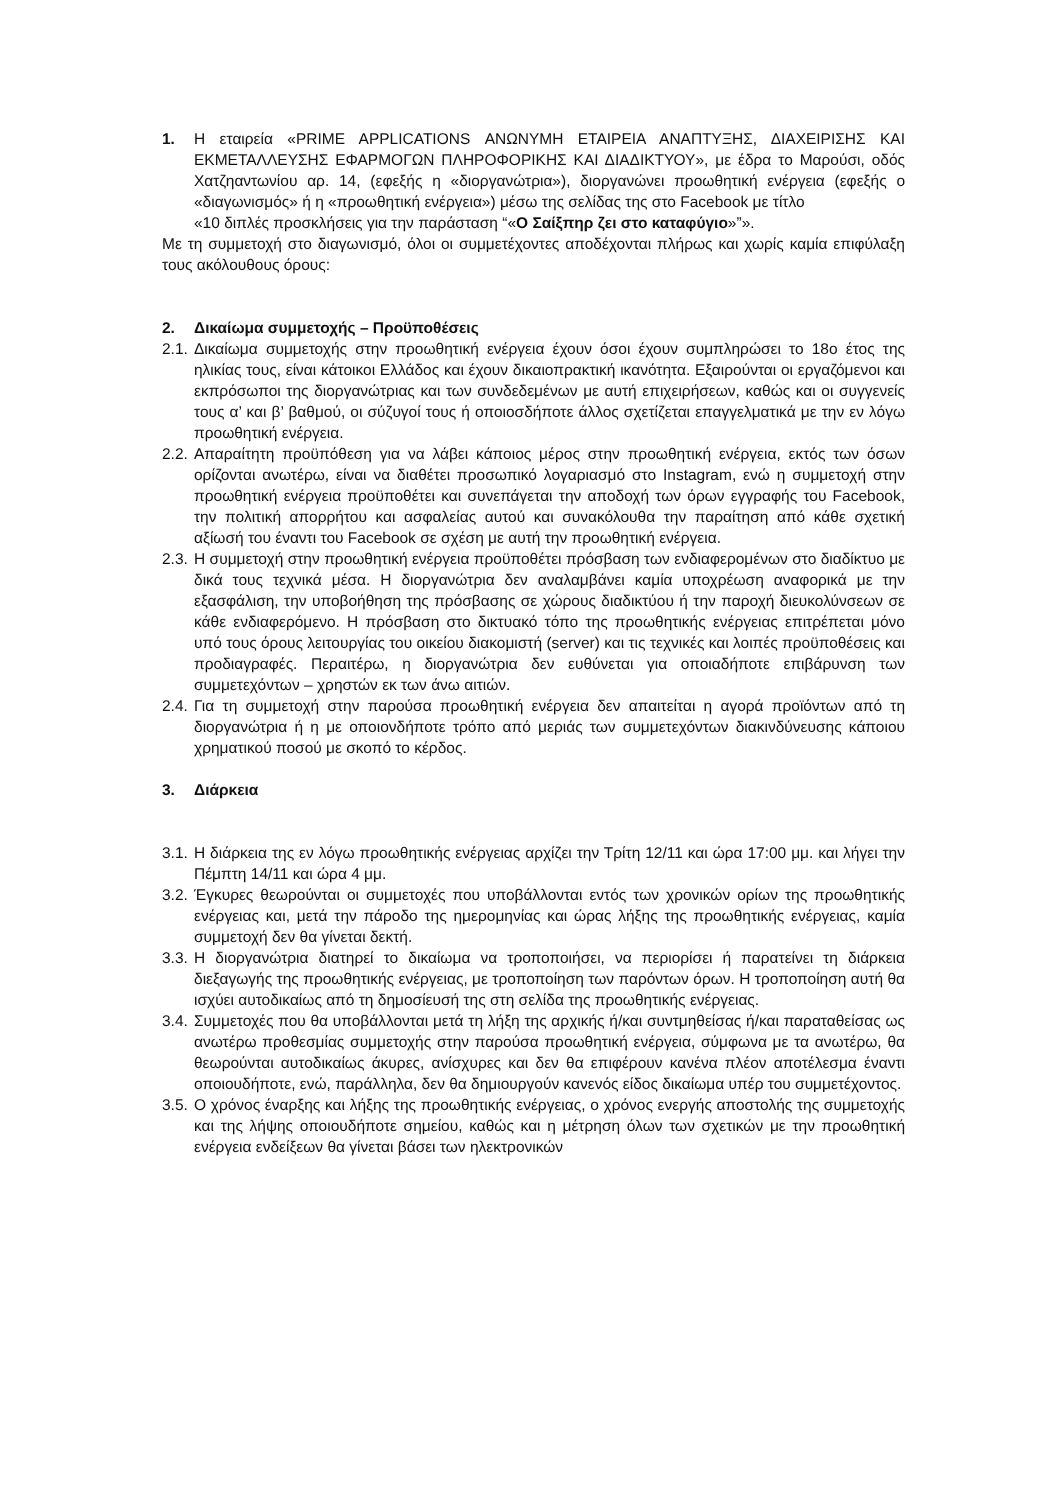1. Η εταιρεία «PRIME APPLICATIONS ΑΝΩΝΥΜΗ ΕΤΑΙΡΕΙΑ ΑΝΑΠΤΥΞΗΣ, ΔΙΑΧΕΙΡΙΣΗΣ ΚΑΙ ΕΚΜΕΤΑΛΛΕΥΣΗΣ ΕΦΑΡΜΟΓΩΝ ΠΛΗΡΟΦΟΡΙΚΗΣ ΚΑΙ ΔΙΑΔΙΚΤΥΟΥ», με έδρα το Μαρούσι, οδός Χατζηαντωνίου αρ. 14, (εφεξής η «διοργανώτρια»), διοργανώνει προωθητική ενέργεια (εφεξής ο «διαγωνισμός» ή η «προωθητική ενέργεια») μέσω της σελίδας της στο Facebook με τίτλο
«10 διπλές προσκλήσεις για την παράσταση “«Ο Σαίξπηρ ζει στο καταφύγιο»”».
Με τη συμμετοχή στο διαγωνισμό, όλοι οι συμμετέχοντες αποδέχονται πλήρως και χωρίς καμία επιφύλαξη τους ακόλουθους όρους:
2. Δικαίωμα συμμετοχής – Προϋποθέσεις
2.1. Δικαίωμα συμμετοχής στην προωθητική ενέργεια έχουν όσοι έχουν συμπληρώσει το 18ο έτος της ηλικίας τους, είναι κάτοικοι Ελλάδος και έχουν δικαιοπρακτική ικανότητα. Εξαιρούνται οι εργαζόμενοι και εκπρόσωποι της διοργανώτριας και των συνδεδεμένων με αυτή επιχειρήσεων, καθώς και οι συγγενείς τους α’ και β’ βαθμού, οι σύζυγοί τους ή οποιοσδήποτε άλλος σχετίζεται επαγγελματικά με την εν λόγω προωθητική ενέργεια.
2.2. Απαραίτητη προϋπόθεση για να λάβει κάποιος μέρος στην προωθητική ενέργεια, εκτός των όσων ορίζονται ανωτέρω, είναι να διαθέτει προσωπικό λογαριασμό στο Instagram, ενώ η συμμετοχή στην προωθητική ενέργεια προϋποθέτει και συνεπάγεται την αποδοχή των όρων εγγραφής του Facebook, την πολιτική απορρήτου και ασφαλείας αυτού και συνακόλουθα την παραίτηση από κάθε σχετική αξίωσή του έναντι του Facebook σε σχέση με αυτή την προωθητική ενέργεια.
2.3. Η συμμετοχή στην προωθητική ενέργεια προϋποθέτει πρόσβαση των ενδιαφερομένων στο διαδίκτυο με δικά τους τεχνικά μέσα. Η διοργανώτρια δεν αναλαμβάνει καμία υποχρέωση αναφορικά με την εξασφάλιση, την υποβοήθηση της πρόσβασης σε χώρους διαδικτύου ή την παροχή διευκολύνσεων σε κάθε ενδιαφερόμενο. Η πρόσβαση στο δικτυακό τόπο της προωθητικής ενέργειας επιτρέπεται μόνο υπό τους όρους λειτουργίας του οικείου διακομιστή (server) και τις τεχνικές και λοιπές προϋποθέσεις και προδιαγραφές. Περαιτέρω, η διοργανώτρια δεν ευθύνεται για οποιαδήποτε επιβάρυνση των συμμετεχόντων – χρηστών εκ των άνω αιτιών.
2.4. Για τη συμμετοχή στην παρούσα προωθητική ενέργεια δεν απαιτείται η αγορά προϊόντων από τη διοργανώτρια ή η με οποιονδήποτε τρόπο από μεριάς των συμμετεχόντων διακινδύνευσης κάποιου χρηματικού ποσού με σκοπό το κέρδος.
3. Διάρκεια
3.1. Η διάρκεια της εν λόγω προωθητικής ενέργειας αρχίζει την Τρίτη 12/11 και ώρα 17:00 μμ. και λήγει την Πέμπτη 14/11 και ώρα 4 μμ.
3.2. Έγκυρες θεωρούνται οι συμμετοχές που υποβάλλονται εντός των χρονικών ορίων της προωθητικής ενέργειας και, μετά την πάροδο της ημερομηνίας και ώρας λήξης της προωθητικής ενέργειας, καμία συμμετοχή δεν θα γίνεται δεκτή.
3.3. Η διοργανώτρια διατηρεί το δικαίωμα να τροποποιήσει, να περιορίσει ή παρατείνει τη διάρκεια διεξαγωγής της προωθητικής ενέργειας, με τροποποίηση των παρόντων όρων. Η τροποποίηση αυτή θα ισχύει αυτοδικαίως από τη δημοσίευσή της στη σελίδα της προωθητικής ενέργειας.
3.4. Συμμετοχές που θα υποβάλλονται μετά τη λήξη της αρχικής ή/και συντμηθείσας ή/και παραταθείσας ως ανωτέρω προθεσμίας συμμετοχής στην παρούσα προωθητική ενέργεια, σύμφωνα με τα ανωτέρω, θα θεωρούνται αυτοδικαίως άκυρες, ανίσχυρες και δεν θα επιφέρουν κανένα πλέον αποτέλεσμα έναντι οποιουδήποτε, ενώ, παράλληλα, δεν θα δημιουργούν κανενός είδος δικαίωμα υπέρ του συμμετέχοντος.
3.5. Ο χρόνος έναρξης και λήξης της προωθητικής ενέργειας, ο χρόνος ενεργής αποστολής της συμμετοχής και της λήψης οποιουδήποτε σημείου, καθώς και η μέτρηση όλων των σχετικών με την προωθητική ενέργεια ενδείξεων θα γίνεται βάσει των ηλεκτρονικών